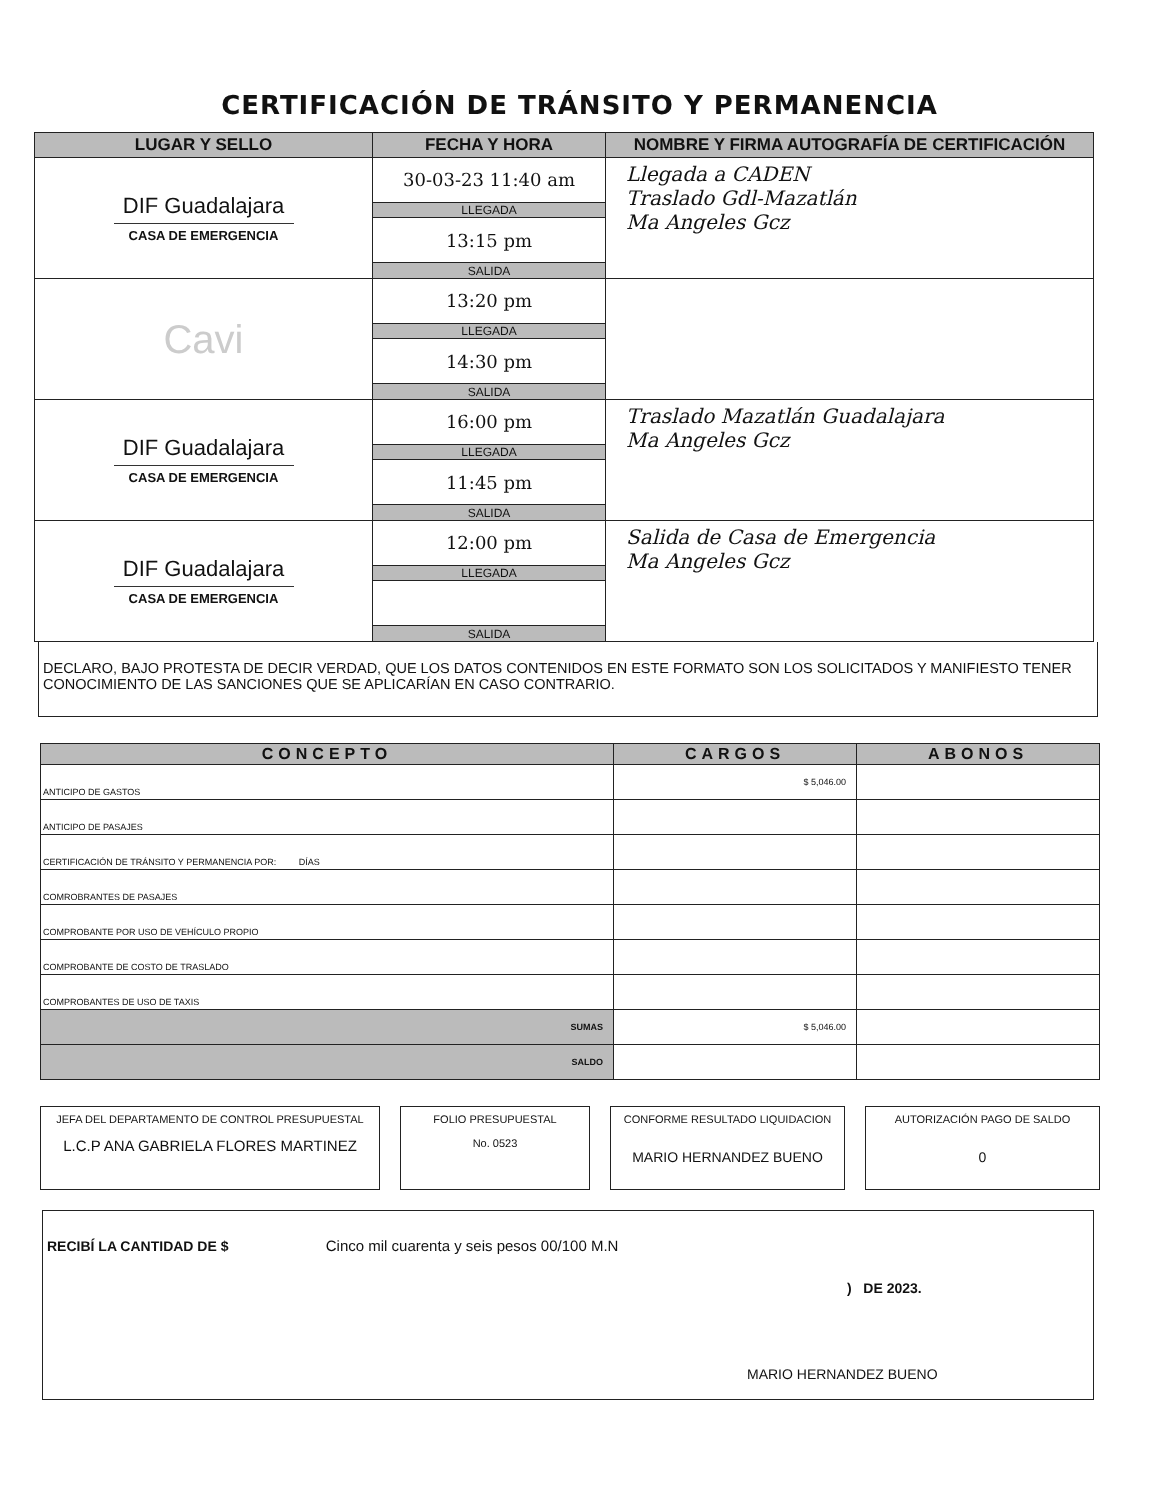CERTIFICACIÓN DE TRÁNSITO Y PERMANENCIA
| LUGAR Y SELLO | FECHA Y HORA | NOMBRE Y FIRMA AUTOGRAFÍA DE CERTIFICACIÓN |
| --- | --- | --- |
| DIF Guadalajara CASA DE EMERGENCIA | 30-03-23 11:40 am | Llegada a CADEN Traslado Gdl-Mazatlán Ma Angeles Gcz |
| | LLEGADA | |
| | 13:15 pm | |
| | SALIDA | |
| Cavi | 13:20 pm | |
| | LLEGADA | |
| | 14:30 pm | |
| | SALIDA | |
| DIF Guadalajara CASA DE EMERGENCIA | 16:00 pm | Traslado Mazatlán Guadalajara Ma Angeles Gcz |
| | LLEGADA | |
| | 11:45 pm | |
| | SALIDA | |
| DIF Guadalajara CASA DE EMERGENCIA | 12:00 pm | Salida de Casa de Emergencia Ma Angeles Gcz |
| | LLEGADA | |
| | SALIDA | |
DECLARO, BAJO PROTESTA DE DECIR VERDAD, QUE LOS DATOS CONTENIDOS EN ESTE FORMATO SON LOS SOLICITADOS Y MANIFIESTO TENER CONOCIMIENTO DE LAS SANCIONES QUE SE APLICARÍAN EN CASO CONTRARIO.
| CONCEPTO | CARGOS | ABONOS |
| --- | --- | --- |
| ANTICIPO DE GASTOS | $ 5,046.00 | |
| ANTICIPO DE PASAJES | | |
| CERTIFICACIÓN DE TRÁNSITO Y PERMANENCIA POR: DÍAS | | |
| COMROBRANTES DE PASAJES | | |
| COMPROBANTE POR USO DE VEHÍCULO PROPIO | | |
| COMPROBANTE DE COSTO DE TRASLADO | | |
| COMPROBANTES DE USO DE TAXIS | | |
| SUMAS | $ 5,046.00 | |
| SALDO | | |
JEFA DEL DEPARTAMENTO DE CONTROL PRESUPUESTAL
L.C.P ANA GABRIELA FLORES MARTINEZ
FOLIO PRESUPUESTAL
No. 0523
CONFORME RESULTADO LIQUIDACION
MARIO HERNANDEZ BUENO
AUTORIZACIÓN PAGO DE SALDO
0
RECIBÍ LA CANTIDAD DE $ Cinco mil cuarenta y seis pesos 00/100 M.N
) DE 2023.
MARIO HERNANDEZ BUENO